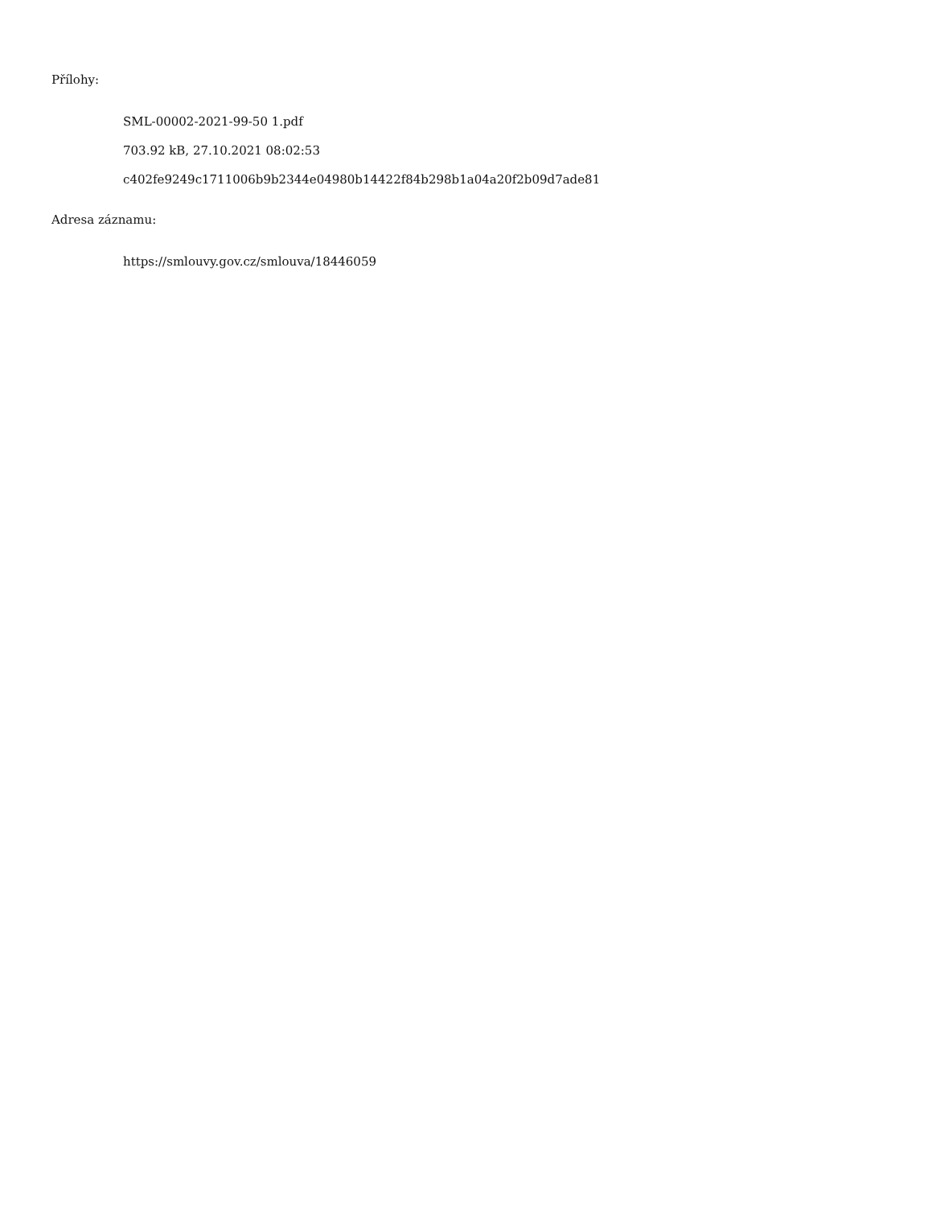Přílohy:
SML-00002-2021-99-50 1.pdf
703.92 kB, 27.10.2021 08:02:53
c402fe9249c1711006b9b2344e04980b14422f84b298b1a04a20f2b09d7ade81
Adresa záznamu:
https://smlouvy.gov.cz/smlouva/18446059